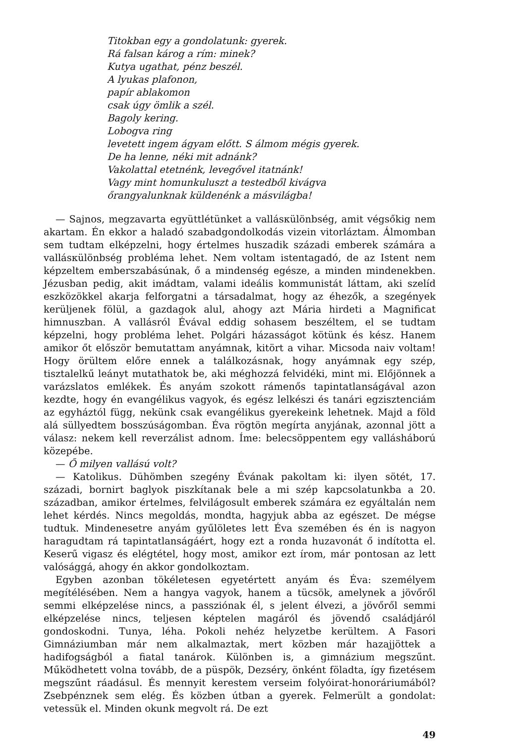Titokban egy a gondolatunk: gyerek.
Rá falsan károg a rím: minek?
Kutya ugathat, pénz beszél.
A lyukas plafonon,
papír ablakomon
csak úgy ömlik a szél.
Bagoly kering.
Lobogva ring
levetett ingem ágyam előtt. S álmom mégis gyerek.
De ha lenne, néki mit adnánk?
Vakolattal etetnénk, levegővel itatnánk!
Vagy mint homunkuluszt a testedből kivágva
őrangyalunknak küldenénk a másvilágba!
— Sajnos, megzavarta együttlétünket a vallásкülönbség, amit végsőkig nem akartam. Én ekkor a haladó szabadgondolkodás vizein vitorláztam. Álmomban sem tudtam elképzelni, hogy értelmes huszadik századi emberek számára a vallásкülönbség probléma lehet. Nem voltam istentagadó, de az Istent nem képzeltem emberszabásúnak, ő a mindenség egésze, a minden mindenekben. Jézusban pedig, akit imádtam, valami ideális kommunistát láttam, aki szelíd eszközökkel akarja felforgatni a társadalmat, hogy az éhezők, a szegények kerüljenek fölül, a gazdagok alul, ahogy azt Mária hirdeti a Magnificat himnuszban. A vallásról Évával eddig sohasem beszéltem, el se tudtam képzelni, hogy probléma lehet. Polgári házasságot kötünk és kész. Hanem amikor őt először bemutattam anyámnak, kitört a vihar. Micsoda naiv voltam! Hogy örültem előre ennek a találkozásnak, hogy anyámnak egy szép, tisztalelkű leányt mutathatok be, aki méghozzá felvidéki, mint mi. Előjönnek a varázslatos emlékek. És anyám szokott rámenős tapintatlanságával azon kezdte, hogy én evangélikus vagyok, és egész lelkészi és tanári egzisztenciám az egyháztól függ, nekünk csak evangélikus gyerekeink lehetnek. Majd a föld alá süllyedtem bosszúságomban. Éva rögtön megírta anyjának, azonnal jött a válasz: nekem kell reverzálist adnom. Íme: belecsöppentem egy vallásháború közepébe.
— Ő milyen vallású volt?
— Katolikus. Dühömben szegény Évának pakoltam ki: ilyen sötét, 17. századi, bornirt baglyok piszkítanak bele a mi szép kapcsolatunkba a 20. században, amikor értelmes, felvilágosult emberek számára ez egyáltalán nem lehet kérdés. Nincs megoldás, mondta, hagyjuk abba az egészet. De mégse tudtuk. Mindenesetre anyám gyűlöletes lett Éva szemében és én is nagyon haragudtam rá tapintatlanságáért, hogy ezt a ronda huzavonát ő indította el. Keserű vigasz és elégtétel, hogy most, amikor ezt írom, már pontosan az lett valósággá, ahogy én akkor gondolkoztam.
Egyben azonban tökéletesen egyetértett anyám és Éva: személyem megítélésében. Nem a hangya vagyok, hanem a tücsök, amelynek a jövőről semmi elképzelése nincs, a passziónak él, s jelent élvezi, a jövőről semmi elképzelése nincs, teljesen képtelen magáról és jövendő családjáról gondoskodni. Tunya, léha. Pokoli nehéz helyzetbe kerültem. A Fasori Gimnáziumban már nem alkalmaztak, mert közben már hazajjöttek a hadifogságból a fiatal tanárok. Különben is, a gimnázium megszűnt. Működhetett volna tovább, de a püspök, Dezséry, önként föladta, így fizetésem megszűnt ráadásul. És mennyit kerestem verseim folyóirat-honoráriumából? Zsebpénznek sem elég. És közben útban a gyerek. Felmerült a gondolat: vetessük el. Minden okunk megvolt rá. De ezt
49